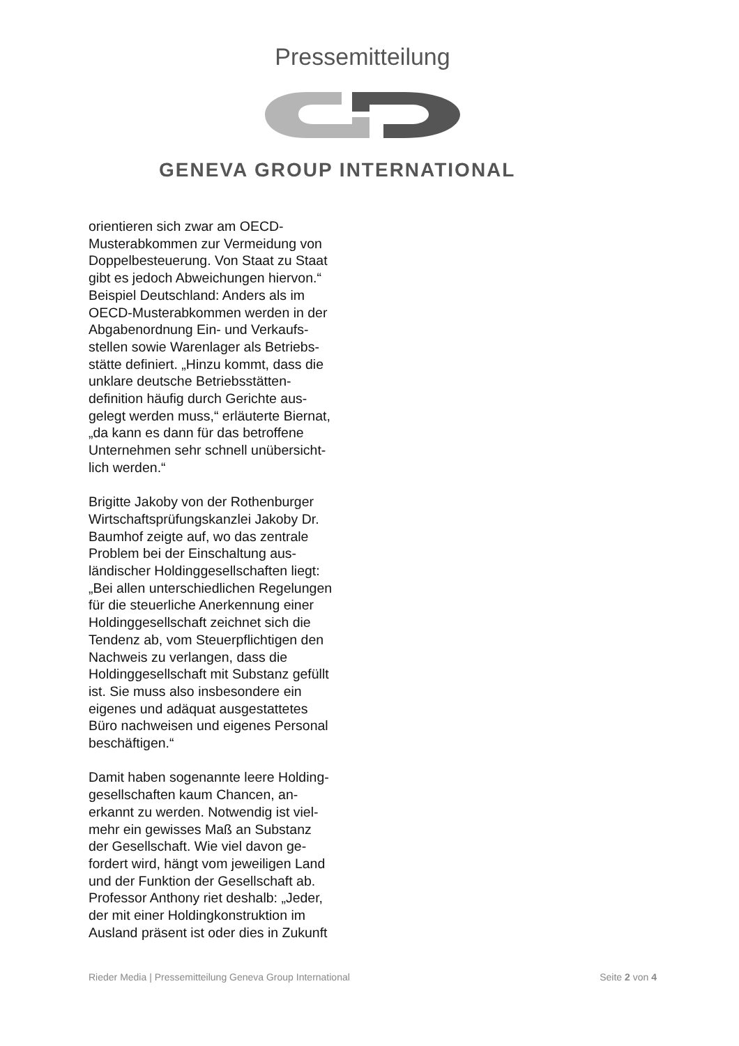Pressemitteilung
GENEVA GROUP INTERNATIONAL
orientieren sich zwar am OECD-
Musterabkommen zur Vermeidung von
Doppelbesteuerung. Von Staat zu Staat
gibt es jedoch Abweichungen hiervon.“
Beispiel Deutschland: Anders als im
OECD-Musterabkommen werden in der
Abgabenordnung Ein- und Verkaufs-
stellen sowie Warenlager als Betriebs-
stätte definiert. „Hinzu kommt, dass die
unklare deutsche Betriebsstätten-
definition häufig durch Gerichte aus-
gelegt werden muss,“ erläuterte Biernat,
„da kann es dann für das betroffene
Unternehmen sehr schnell unübersicht-
lich werden.“
Brigitte Jakoby von der Rothenburger
Wirtschaftsprüfungskanzlei Jakoby Dr.
Baumhof zeigte auf, wo das zentrale
Problem bei der Einschaltung aus-
ländischer Holdinggesellschaften liegt:
„Bei allen unterschiedlichen Regelungen
für die steuerliche Anerkennung einer
Holdinggesellschaft zeichnet sich die
Tendenz ab, vom Steuerpflichtigen den
Nachweis zu verlangen, dass die
Holdinggesellschaft mit Substanz gefüllt
ist. Sie muss also insbesondere ein
eigenes und adäquat ausgestattetes
Büro nachweisen und eigenes Personal
beschäftigen.“
Damit haben sogenannte leere Holding-
gesellschaften kaum Chancen, an-
erkannt zu werden. Notwendig ist viel-
mehr ein gewisses Maß an Substanz
der Gesellschaft. Wie viel davon ge-
fordert wird, hängt vom jeweiligen Land
und der Funktion der Gesellschaft ab.
Professor Anthony riet deshalb: „Jeder,
der mit einer Holdingkonstruktion im
Ausland präsent ist oder dies in Zukunft
Rieder Media | Pressemitteilung Geneva Group International Seite 2 von 4